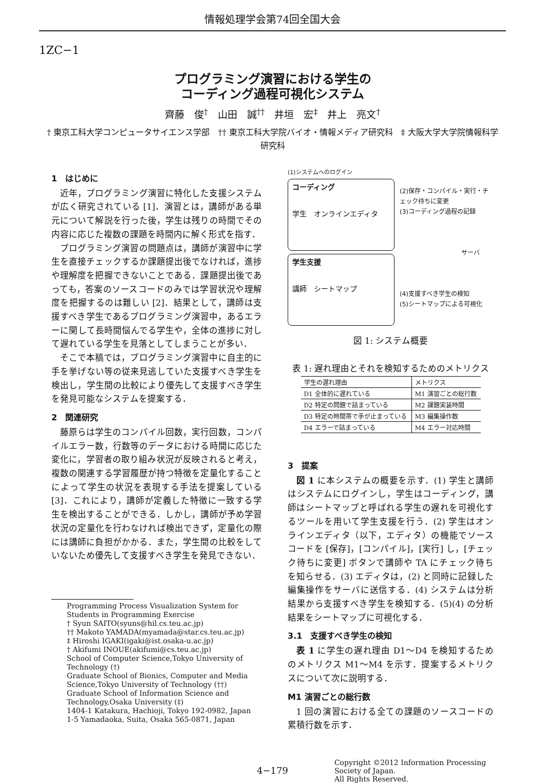情報処理学会第74回全国大会
1ZC−1
プログラミング演習における学生の
コーディング過程可視化システム
齊藤　俊<sup>†</sup>　山田　誠<sup>††</sup>　井垣　宏<sup>‡</sup>　井上　亮文<sup>†</sup>
† 東京工科大学コンピュータサイエンス学部　†† 東京工科大学院バイオ・情報メディア研究科　‡ 大阪大学大学院情報科学研究科
1　はじめに
近年，プログラミング演習に特化した支援システムが広く研究されている [1]．演習とは，講師がある単元について解説を行った後，学生は残りの時間でその内容に応じた複数の課題を時間内に解く形式を指す．
プログラミング演習の問題点は，講師が演習中に学生を直接チェックするか課題提出後でなければ，進捗や理解度を把握できないことである．課題提出後であっても，答案のソースコードのみでは学習状況や理解度を把握するのは難しい [2]．結果として，講師は支援すべき学生であるプログラミング演習中，あるエラーに関して長時間悩んでる学生や，全体の進捗に対して遅れている学生を見落としてしまうことが多い．
そこで本稿では，プログラミング演習中に自主的に手を挙げない等の従来見逃していた支援すべき学生を検出し，学生間の比較により優先して支援すべき学生を発見可能なシステムを提案する．
2　関連研究
藤原らは学生のコンパイル回数，実行回数，コンパイルエラー数，行数等のデータにおける時間に応じた変化に，学習者の取り組み状況が反映されると考え，複数の関連する学習履歴が持つ特徴を定量化することによって学生の状況を表現する手法を提案している [3]．これにより，講師が定義した特徴に一致する学生を検出することができる．しかし，講師が予め学習状況の定量化を行わなければ検出できず，定量化の際には講師に負担がかかる．また，学生間の比較をしていないため優先して支援すべき学生を発見できない．
Programming Process Visualization System for Students in Programming Exercise
† Syun SAITO(syuns@hil.cs.teu.ac.jp)
†† Makoto YAMADA(myamada@star.cs.teu.ac.jp)
‡ Hiroshi IGAKI(igaki@ist.osaka-u.ac.jp)
† Akifumi INOUE(akifumi@cs.teu.ac.jp)
School of Computer Science,Tokyo University of Technology (†)
Graduate School of Bionics, Computer and Media Science,Tokyo University of Technology (††)
Graduate School of Information Science and Technology,Osaka University (‡)
1404-1 Katakura, Hachioji, Tokyo 192-0982, Japan
1-5 Yamadaoka, Suita, Osaka 565-0871, Japan
(1)システムへのログイン
コーディング
学生　オンラインエディタ
学生支援
講師　シートマップ
(2)保存・コンパイル・実行・チェック待ちに変更
(3)コーディング過程の記録
サーバ
(4)支援すべき学生の検知
(5)シートマップによる可視化
図 1: システム概要
表 1: 遅れ理由とそれを検知するためのメトリクス
| 学生の遅れ理由 | メトリクス |
| --- | --- |
| D1 全体的に遅れている | M1 演習ごとの総行数 |
| D2 特定の問題で詰まっている | M2 課題実装時間 |
| D3 特定の時間帯で手が止まっている | M3 編集操作数 |
| D4 エラーで詰まっている | M4 エラー対応時間 |
3　提案
図 1 に本システムの概要を示す．(1) 学生と講師はシステムにログインし，学生はコーディング，講師はシートマップと呼ばれる学生の遅れを可視化するツールを用いて学生支援を行う．(2) 学生はオンラインエディタ（以下，エディタ）の機能でソースコードを [保存]，[コンパイル]，[実行] し，[チェック待ちに変更] ボタンで講師や TA にチェック待ちを知らせる．(3) エディタは，(2) と同時に記録した編集操作をサーバに送信する．(4) システムは分析結果から支援すべき学生を検知する．(5)(4) の分析結果をシートマップに可視化する．
3.1　支援すべき学生の検知
表 1 に学生の遅れ理由 D1〜D4 を検知するためのメトリクス M1〜M4 を示す．提案するメトリクスについて次に説明する．
M1 演習ごとの総行数
1 回の演習における全ての課題のソースコードの累積行数を示す．
4−179 Copyright ©2012 Information Processing Society of Japan.
All Rights Reserved.